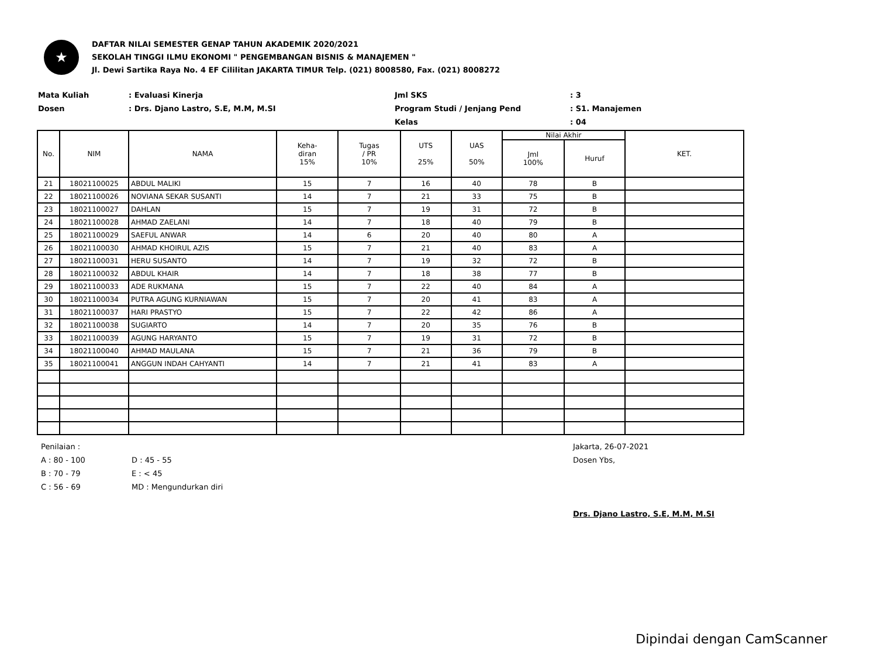★
DAFTAR NILAI SEMESTER GENAP TAHUN AKADEMIK 2020/2021
SEKOLAH TINGGI ILMU EKONOMI " PENGEMBANGAN BISNIS & MANAJEMEN "
Jl. Dewi Sartika Raya No. 4 EF Cililitan JAKARTA TIMUR Telp. (021) 8008580, Fax. (021) 8008272
Mata Kuliah
Dosen
: Evaluasi Kinerja
: Drs. Djano Lastro, S.E, M.M, M.SI
Jml SKS
Program Studi / Jenjang Pend
Kelas
: 3
: S1. Manajemen
: 04
| No. | NIM | NAMA | Keha- diran 15% | Tugas / PR 10% | UTS 25% | UAS 50% | Nilai Akhir | | KET. |
| --- | --- | --- | --- | --- | --- | --- | --- | --- | --- |
| | | | | | | | Jml 100% | Huruf | |
| 21 | 18021100025 | ABDUL MALIKI | 15 | 7 | 16 | 40 | 78 | B | |
| 22 | 18021100026 | NOVIANA SEKAR SUSANTI | 14 | 7 | 21 | 33 | 75 | B | |
| 23 | 18021100027 | DAHLAN | 15 | 7 | 19 | 31 | 72 | B | |
| 24 | 18021100028 | AHMAD ZAELANI | 14 | 7 | 18 | 40 | 79 | B | |
| 25 | 18021100029 | SAEFUL ANWAR | 14 | 6 | 20 | 40 | 80 | A | |
| 26 | 18021100030 | AHMAD KHOIRUL AZIS | 15 | 7 | 21 | 40 | 83 | A | |
| 27 | 18021100031 | HERU SUSANTO | 14 | 7 | 19 | 32 | 72 | B | |
| 28 | 18021100032 | ABDUL KHAIR | 14 | 7 | 18 | 38 | 77 | B | |
| 29 | 18021100033 | ADE RUKMANA | 15 | 7 | 22 | 40 | 84 | A | |
| 30 | 18021100034 | PUTRA AGUNG KURNIAWAN | 15 | 7 | 20 | 41 | 83 | A | |
| 31 | 18021100037 | HARI PRASTYO | 15 | 7 | 22 | 42 | 86 | A | |
| 32 | 18021100038 | SUGIARTO | 14 | 7 | 20 | 35 | 76 | B | |
| 33 | 18021100039 | AGUNG HARYANTO | 15 | 7 | 19 | 31 | 72 | B | |
| 34 | 18021100040 | AHMAD MAULANA | 15 | 7 | 21 | 36 | 79 | B | |
| 35 | 18021100041 | ANGGUN INDAH CAHYANTI | 14 | 7 | 21 | 41 | 83 | A | |
Penilaian :
A : 80 - 100
B : 70 - 79
C : 56 - 69
D : 45 - 55
E : < 45
MD : Mengundurkan diri
Jakarta, 26-07-2021
Dosen Ybs,
Drs. Djano Lastro, S.E, M.M, M.SI
Dipindai dengan CamScanner